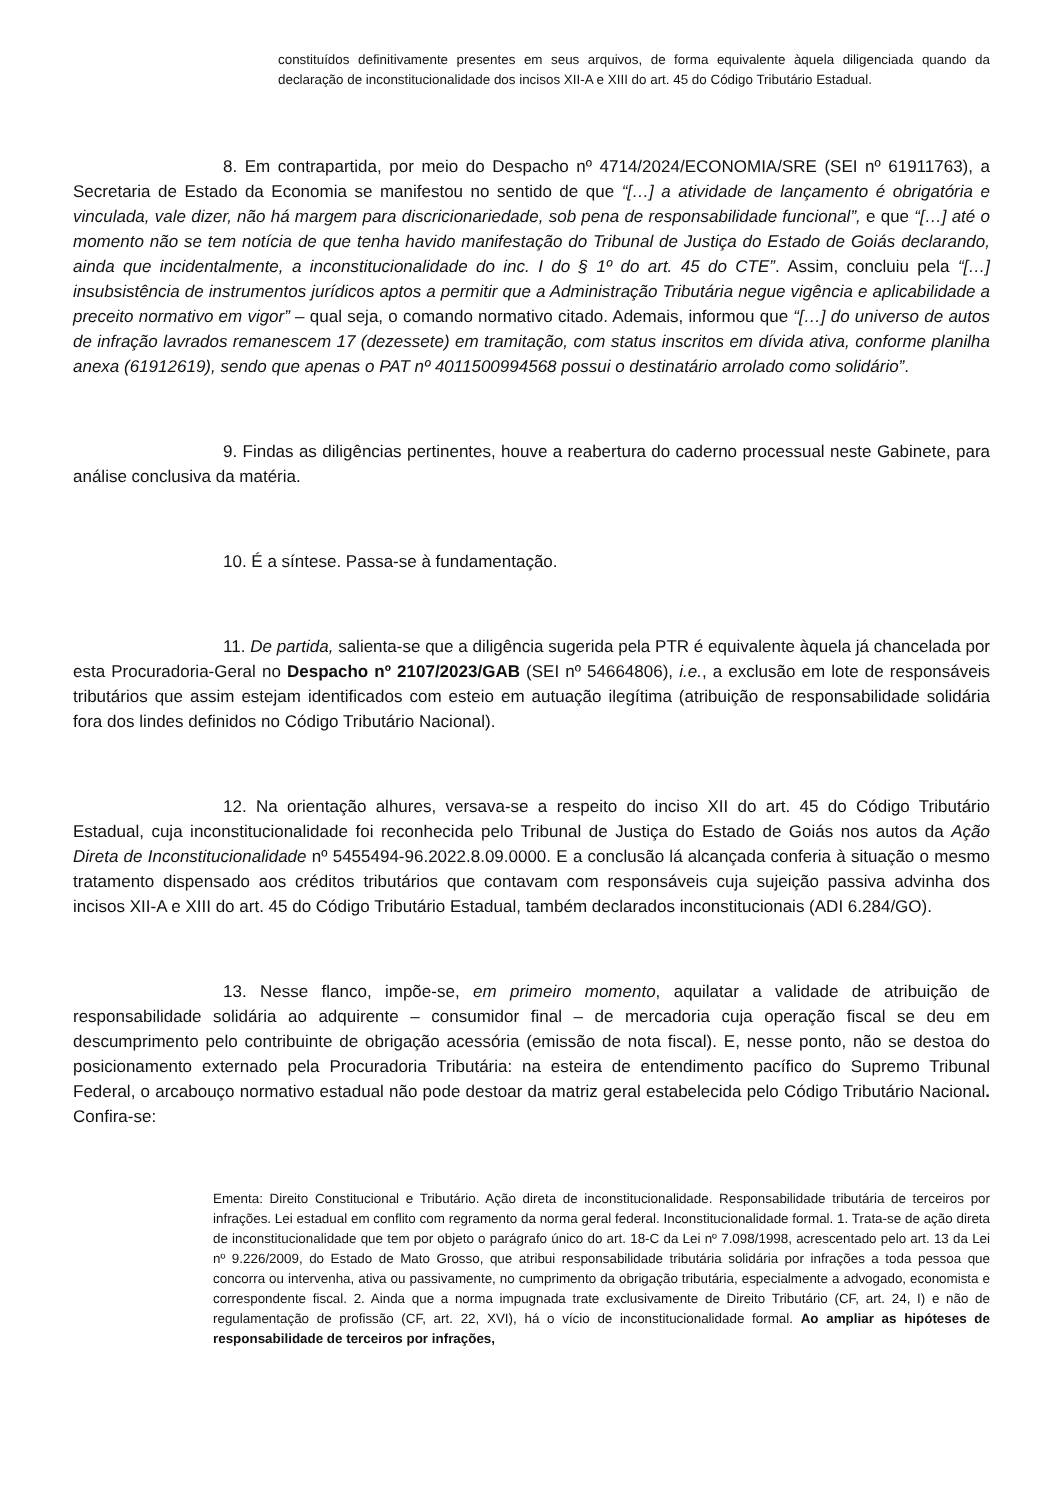constituídos definitivamente presentes em seus arquivos, de forma equivalente àquela diligenciada quando da declaração de inconstitucionalidade dos incisos XII-A e XIII do art. 45 do Código Tributário Estadual.
8. Em contrapartida, por meio do Despacho nº 4714/2024/ECONOMIA/SRE (SEI nº 61911763), a Secretaria de Estado da Economia se manifestou no sentido de que “[…] a atividade de lançamento é obrigatória e vinculada, vale dizer, não há margem para discricionariedade, sob pena de responsabilidade funcional”, e que “[…] até o momento não se tem notícia de que tenha havido manifestação do Tribunal de Justiça do Estado de Goiás declarando, ainda que incidentalmente, a inconstitucionalidade do inc. I do § 1º do art. 45 do CTE”. Assim, concluiu pela “[…] insubsistência de instrumentos jurídicos aptos a permitir que a Administração Tributária negue vigência e aplicabilidade a preceito normativo em vigor” – qual seja, o comando normativo citado. Ademais, informou que “[…] do universo de autos de infração lavrados remanescem 17 (dezessete) em tramitação, com status inscritos em dívida ativa, conforme planilha anexa (61912619), sendo que apenas o PAT nº 4011500994568 possui o destinatário arrolado como solidário”.
9. Findas as diligências pertinentes, houve a reabertura do caderno processual neste Gabinete, para análise conclusiva da matéria.
10. É a síntese. Passa-se à fundamentação.
11. De partida, salienta-se que a diligência sugerida pela PTR é equivalente àquela já chancelada por esta Procuradoria-Geral no Despacho nº 2107/2023/GAB (SEI nº 54664806), i.e., a exclusão em lote de responsáveis tributários que assim estejam identificados com esteio em autuação ilegítima (atribuição de responsabilidade solidária fora dos lindes definidos no Código Tributário Nacional).
12. Na orientação alhures, versava-se a respeito do inciso XII do art. 45 do Código Tributário Estadual, cuja inconstitucionalidade foi reconhecida pelo Tribunal de Justiça do Estado de Goiás nos autos da Ação Direta de Inconstitucionalidade nº 5455494-96.2022.8.09.0000. E a conclusão lá alcançada conferia à situação o mesmo tratamento dispensado aos créditos tributários que contavam com responsáveis cuja sujeição passiva advinha dos incisos XII-A e XIII do art. 45 do Código Tributário Estadual, também declarados inconstitucionais (ADI 6.284/GO).
13. Nesse flanco, impõe-se, em primeiro momento, aquilatar a validade de atribuição de responsabilidade solidária ao adquirente – consumidor final – de mercadoria cuja operação fiscal se deu em descumprimento pelo contribuinte de obrigação acessória (emissão de nota fiscal). E, nesse ponto, não se destoa do posicionamento externado pela Procuradoria Tributária: na esteira de entendimento pacífico do Supremo Tribunal Federal, o arcabouço normativo estadual não pode destoar da matriz geral estabelecida pelo Código Tributário Nacional. Confira-se:
Ementa: Direito Constitucional e Tributário. Ação direta de inconstitucionalidade. Responsabilidade tributária de terceiros por infrações. Lei estadual em conflito com regramento da norma geral federal. Inconstitucionalidade formal. 1. Trata-se de ação direta de inconstitucionalidade que tem por objeto o parágrafo único do art. 18-C da Lei nº 7.098/1998, acrescentado pelo art. 13 da Lei nº 9.226/2009, do Estado de Mato Grosso, que atribui responsabilidade tributária solidária por infrações a toda pessoa que concorra ou intervenha, ativa ou passivamente, no cumprimento da obrigação tributária, especialmente a advogado, economista e correspondente fiscal. 2. Ainda que a norma impugnada trate exclusivamente de Direito Tributário (CF, art. 24, I) e não de regulamentação de profissão (CF, art. 22, XVI), há o vício de inconstitucionalidade formal. Ao ampliar as hipóteses de responsabilidade de terceiros por infrações,